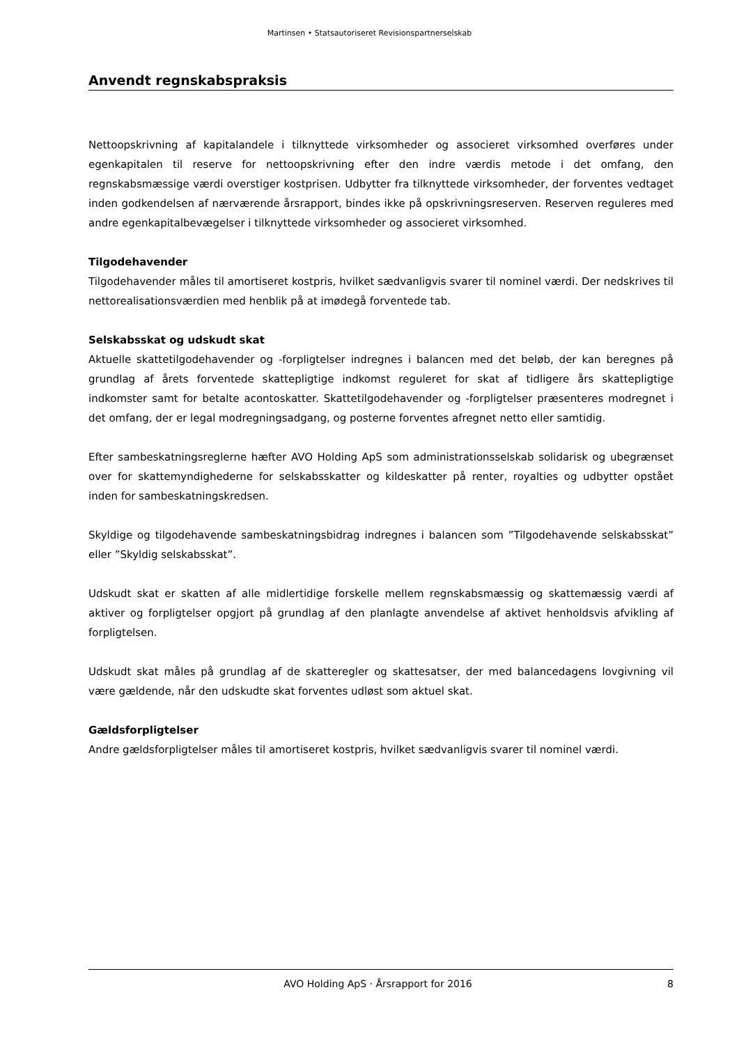Martinsen • Statsautoriseret Revisionspartnerselskab
Anvendt regnskabspraksis
Nettoopskrivning af kapitalandele i tilknyttede virksomheder og associeret virksomhed overføres under egenkapitalen til reserve for nettoopskrivning efter den indre værdis metode i det omfang, den regnskabsmæssige værdi overstiger kostprisen. Udbytter fra tilknyttede virksomheder, der forventes vedtaget inden godkendelsen af nærværende årsrapport, bindes ikke på opskrivningsreserven. Reserven reguleres med andre egenkapitalbevægelser i tilknyttede virksomheder og associeret virksomhed.
Tilgodehavender
Tilgodehavender måles til amortiseret kostpris, hvilket sædvanligvis svarer til nominel værdi. Der nedskrives til nettorealisationsværdien med henblik på at imødegå forventede tab.
Selskabsskat og udskudt skat
Aktuelle skattetilgodehavender og -forpligtelser indregnes i balancen med det beløb, der kan beregnes på grundlag af årets forventede skattepligtige indkomst reguleret for skat af tidligere års skattepligtige indkomster samt for betalte acontoskatter. Skattetilgodehavender og -forpligtelser præsenteres modregnet i det omfang, der er legal modregningsadgang, og posterne forventes afregnet netto eller samtidig.
Efter sambeskatningsreglerne hæfter AVO Holding ApS som administrationsselskab solidarisk og ubegrænset over for skattemyndighederne for selskabsskatter og kildeskatter på renter, royalties og udbytter opstået inden for sambeskatningskredsen.
Skyldige og tilgodehavende sambeskatningsbidrag indregnes i balancen som ”Tilgodehavende selskabsskat” eller ”Skyldig selskabsskat”.
Udskudt skat er skatten af alle midlertidige forskelle mellem regnskabsmæssig og skattemæssig værdi af aktiver og forpligtelser opgjort på grundlag af den planlagte anvendelse af aktivet henholdsvis afvikling af forpligtelsen.
Udskudt skat måles på grundlag af de skatteregler og skattesatser, der med balancedagens lovgivning vil være gældende, når den udskudte skat forventes udløst som aktuel skat.
Gældsforpligtelser
Andre gældsforpligtelser måles til amortiseret kostpris, hvilket sædvanligvis svarer til nominel værdi.
AVO Holding ApS · Årsrapport for 2016 8